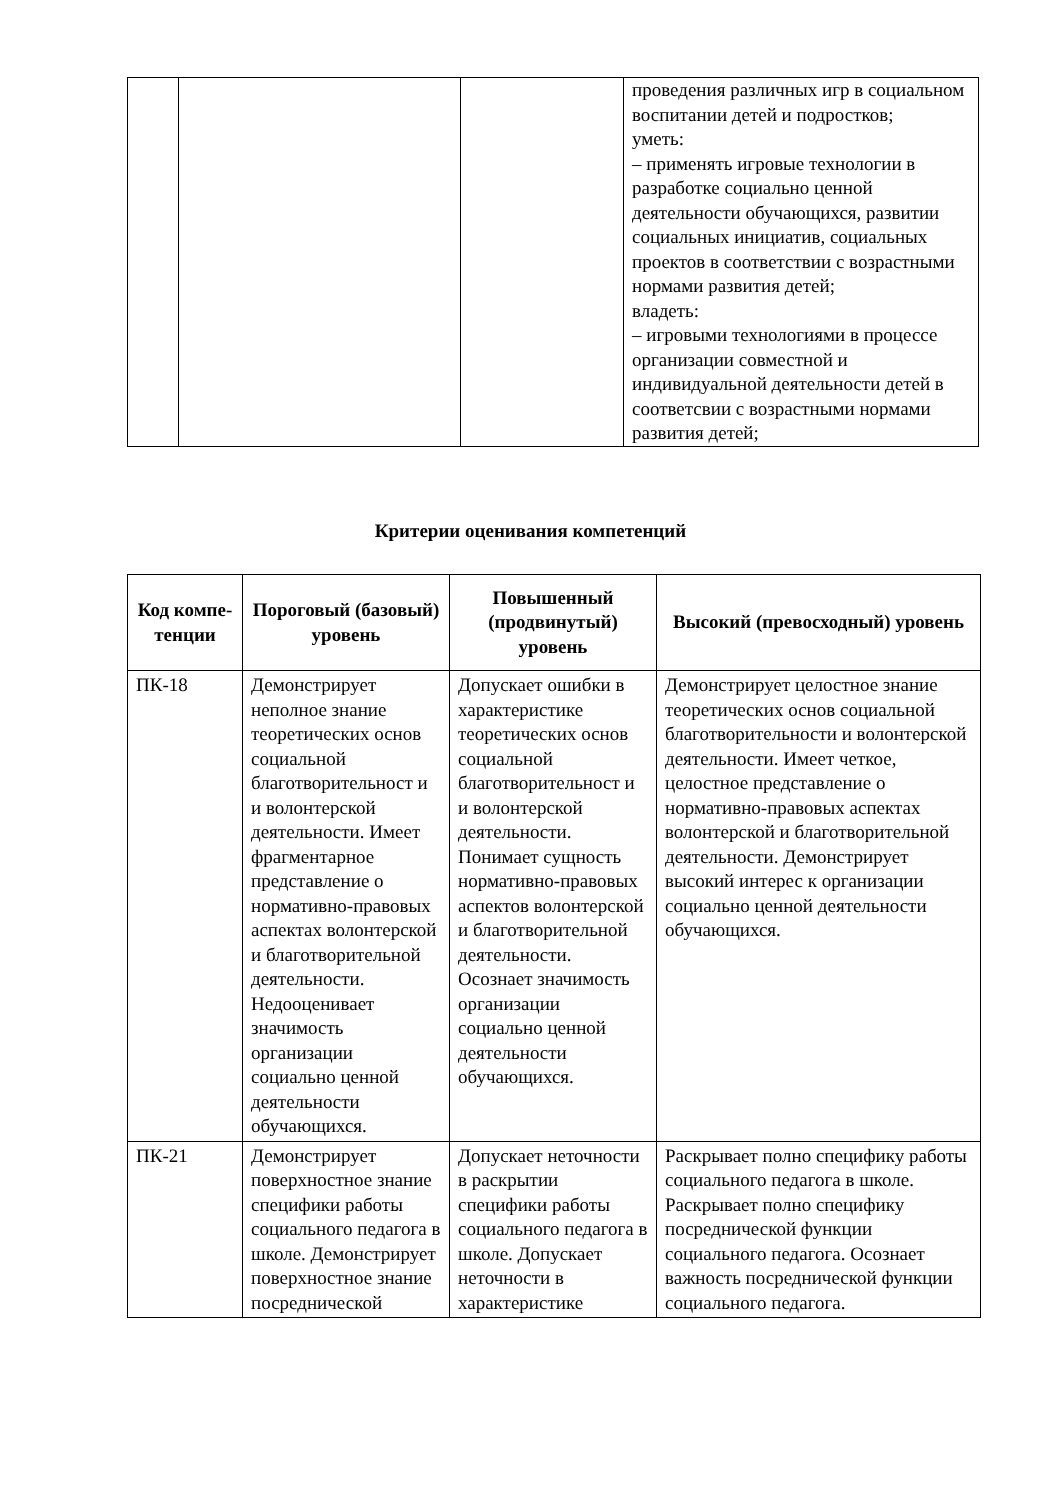| | | | проведения различных игр в социальном воспитании детей и подростков; уметь: – применять игровые технологии в разработке социально ценной деятельности обучающихся, развитии социальных инициатив, социальных проектов в соответствии с возрастными нормами развития детей; владеть: – игровыми технологиями в процессе организации совместной и индивидуальной деятельности детей в соответсвии с возрастными нормами развития детей; |
Критерии оценивания компетенций
| Код компе-тенции | Пороговый (базовый) уровень | Повышенный (продвинутый) уровень | Высокий (превосходный) уровень |
| --- | --- | --- | --- |
| ПК-18 | Демонстрирует неполное знание теоретических основ социальной благотворительност и и волонтерской деятельности. Имеет фрагментарное представление о нормативно-правовых аспектах волонтерской и благотворительной деятельности. Недооценивает значимость организации социально ценной деятельности обучающихся. | Допускает ошибки в характеристике теоретических основ социальной благотворительност и и волонтерской деятельности. Понимает сущность нормативно-правовых аспектов волонтерской и благотворительной деятельности. Осознает значимость организации социально ценной деятельности обучающихся. | Демонстрирует целостное знание теоретических основ социальной благотворительности и волонтерской деятельности. Имеет четкое, целостное представление о нормативно-правовых аспектах волонтерской и благотворительной деятельности. Демонстрирует высокий интерес к организации социально ценной деятельности обучающихся. |
| ПК-21 | Демонстрирует поверхностное знание специфики работы социального педагога в школе. Демонстрирует поверхностное знание посреднической | Допускает неточности в раскрытии специфики работы социального педагога в школе. Допускает неточности в характеристике | Раскрывает полно специфику работы социального педагога в школе. Раскрывает полно специфику посреднической функции социального педагога. Осознает важность посреднической функции социального педагога. |